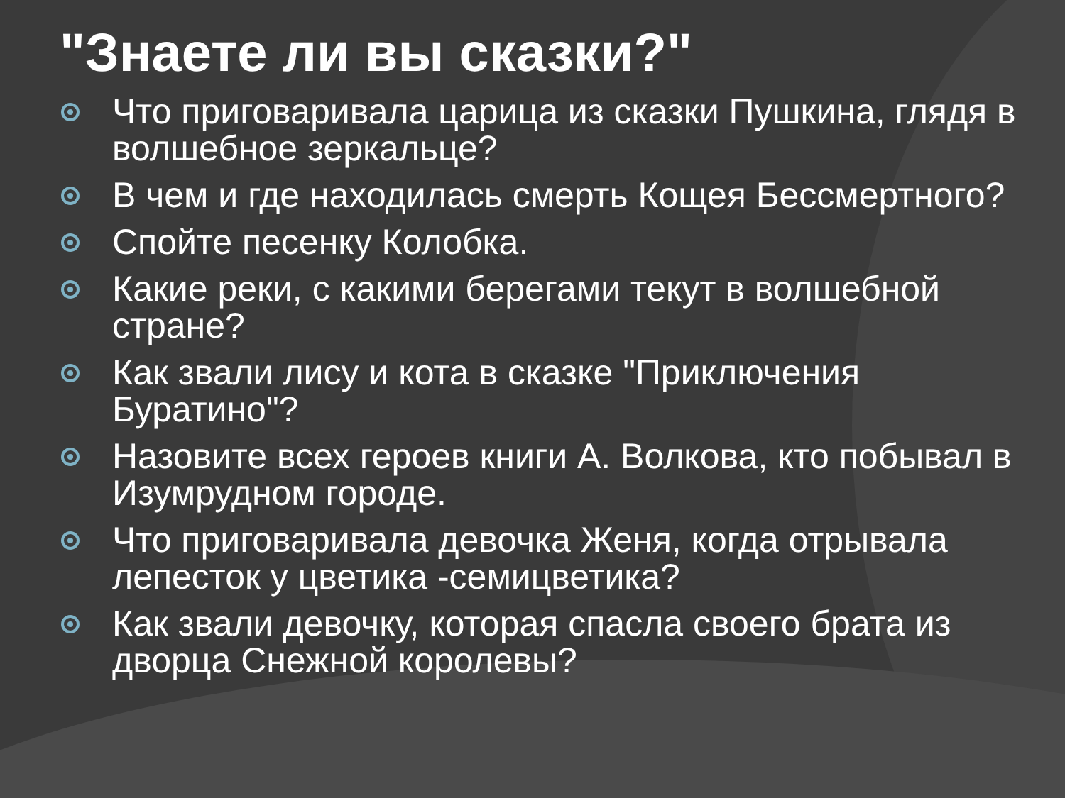"Знаете ли вы сказки?"
Что приговаривала царица из сказки Пушкина, глядя в волшебное зеркальце?
В чем и где находилась смерть Кощея Бессмертного?
Спойте песенку Колобка.
Какие реки, с какими берегами текут в волшебной стране?
Как звали лису и кота в сказке "Приключения Буратино"?
Назовите всех героев книги А. Волкова, кто побывал в Изумрудном городе.
Что приговаривала девочка Женя, когда отрывала лепесток у цветика -семицветика?
Как звали девочку, которая спасла своего брата из дворца Снежной королевы?